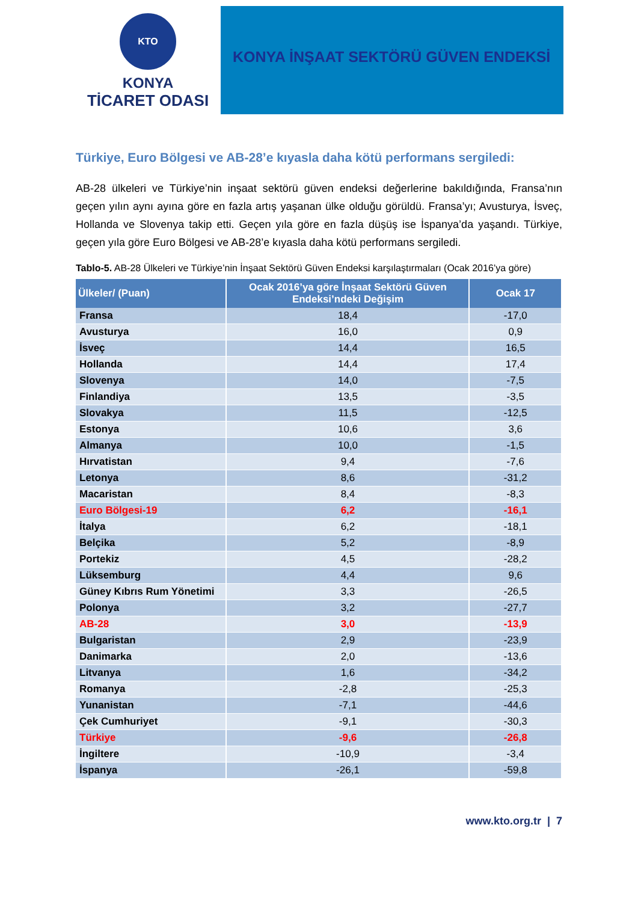KTO
KONYA
TİCARET ODASI
KONYA İNŞAAT SEKTÖRÜ GÜVEN ENDEKSİ
Türkiye, Euro Bölgesi ve AB-28’e kıyasla daha kötü performans sergiledi:
AB-28 ülkeleri ve Türkiye’nin inşaat sektörü güven endeksi değerlerine bakıldığında, Fransa’nın geçen yılın aynı ayına göre en fazla artış yaşanan ülke olduğu görüldü. Fransa’yı; Avusturya, İsveç, Hollanda ve Slovenya takip etti. Geçen yıla göre en fazla düşüş ise İspanya’da yaşandı. Türkiye, geçen yıla göre Euro Bölgesi ve AB-28’e kıyasla daha kötü performans sergiledi.
Tablo-5. AB-28 Ülkeleri ve Türkiye’nin İnşaat Sektörü Güven Endeksi karşılaştırmaları (Ocak 2016’ya göre)
| Ülkeler/ (Puan) | Ocak 2016’ya göre İnşaat Sektörü Güven Endeksi’ndeki Değişim | Ocak 17 |
| --- | --- | --- |
| Fransa | 18,4 | -17,0 |
| Avusturya | 16,0 | 0,9 |
| İsveç | 14,4 | 16,5 |
| Hollanda | 14,4 | 17,4 |
| Slovenya | 14,0 | -7,5 |
| Finlandiya | 13,5 | -3,5 |
| Slovakya | 11,5 | -12,5 |
| Estonya | 10,6 | 3,6 |
| Almanya | 10,0 | -1,5 |
| Hırvatistan | 9,4 | -7,6 |
| Letonya | 8,6 | -31,2 |
| Macaristan | 8,4 | -8,3 |
| Euro Bölgesi-19 | 6,2 | -16,1 |
| İtalya | 6,2 | -18,1 |
| Belçika | 5,2 | -8,9 |
| Portekiz | 4,5 | -28,2 |
| Lüksemburg | 4,4 | 9,6 |
| Güney Kıbrıs Rum Yönetimi | 3,3 | -26,5 |
| Polonya | 3,2 | -27,7 |
| AB-28 | 3,0 | -13,9 |
| Bulgaristan | 2,9 | -23,9 |
| Danimarka | 2,0 | -13,6 |
| Litvanya | 1,6 | -34,2 |
| Romanya | -2,8 | -25,3 |
| Yunanistan | -7,1 | -44,6 |
| Çek Cumhuriyet | -9,1 | -30,3 |
| Türkiye | -9,6 | -26,8 |
| İngiltere | -10,9 | -3,4 |
| İspanya | -26,1 | -59,8 |
www.kto.org.tr | 7